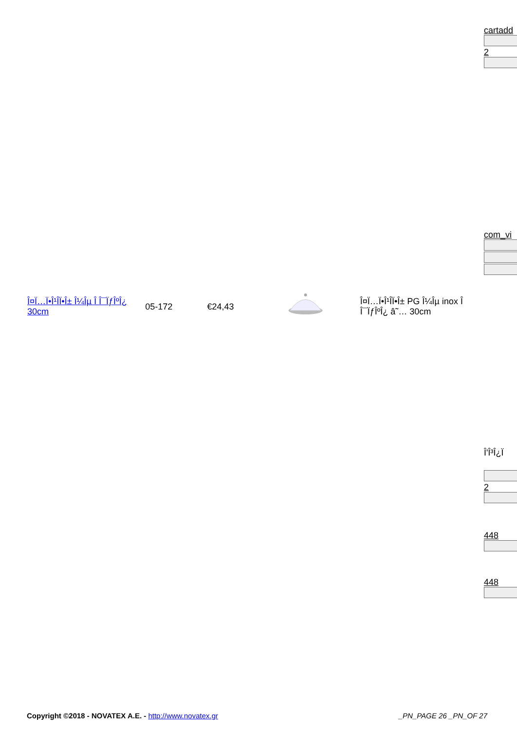cartadd
2
com_vi
Î'Î³Î¿Ï
2
448
448
| Î¤Ï…Ï•Î¹Î­Ï•Î± Î¼Îµ Î Î¯ÏƒÎºÎ¿ 30cm | 05-172 | €24,43 | | Î¤Ï…Ï•Î¹Î­Ï•Î± PG Î¼Îµ inox Î Î¯ÏƒÎºÎ¿ â˜… 30cm |
Copyright ©2018 - NOVATEX A.E. - http://www.novatex.gr _PN_PAGE 26 _PN_OF 27